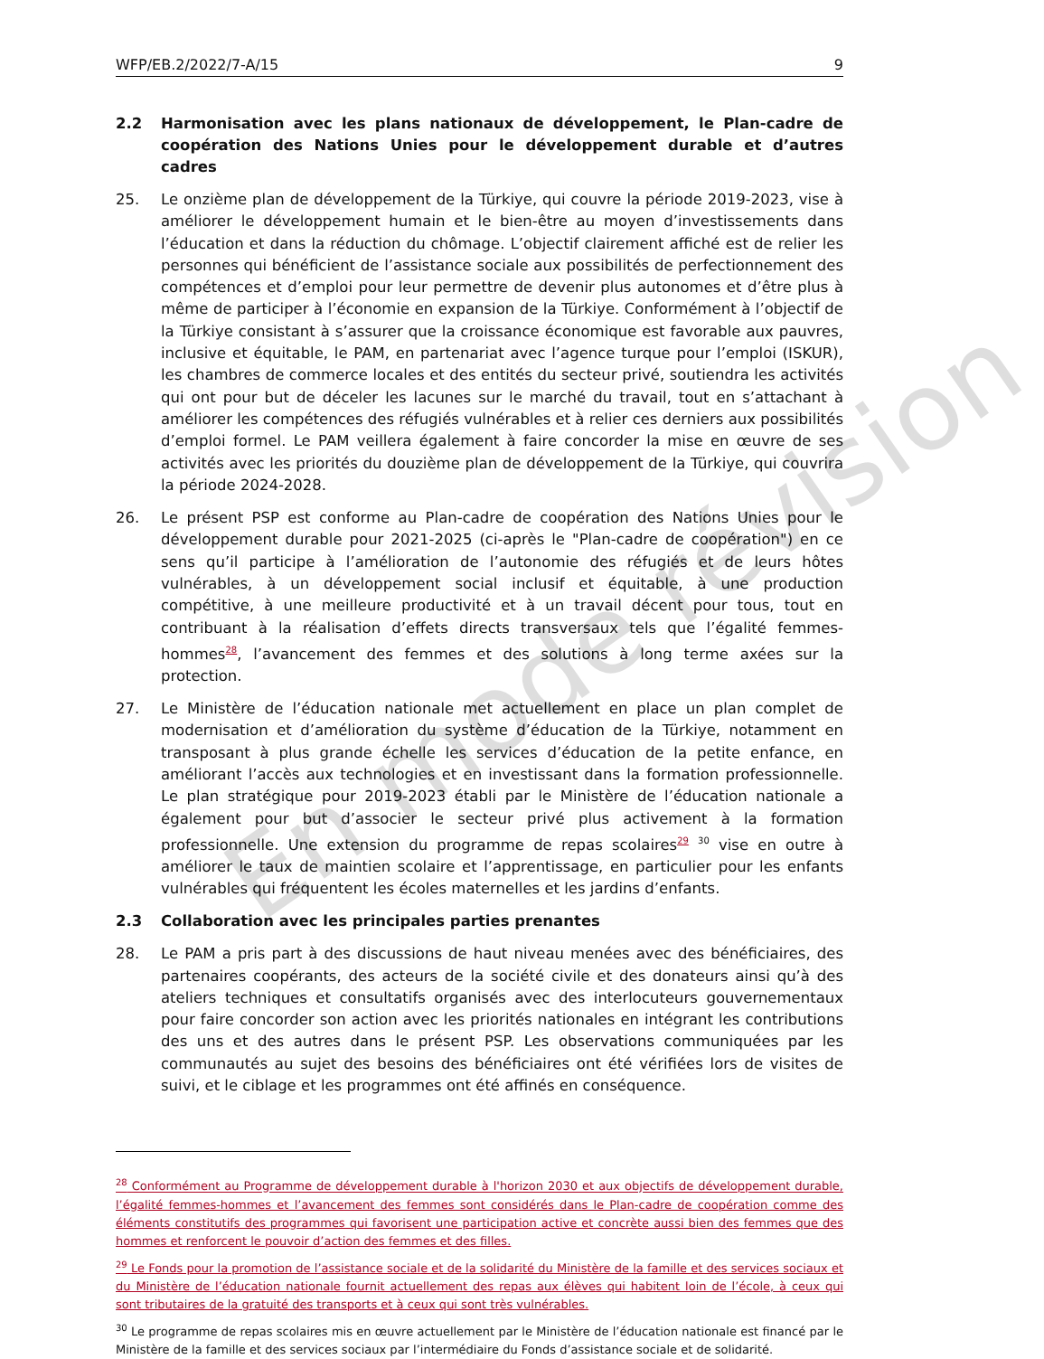WFP/EB.2/2022/7-A/15 9
2.2 Harmonisation avec les plans nationaux de développement, le Plan-cadre de coopération des Nations Unies pour le développement durable et d’autres cadres
25. Le onzième plan de développement de la Türkiye, qui couvre la période 2019-2023, vise à améliorer le développement humain et le bien-être au moyen d’investissements dans l’éducation et dans la réduction du chômage. L’objectif clairement affiché est de relier les personnes qui bénéficient de l’assistance sociale aux possibilités de perfectionnement des compétences et d’emploi pour leur permettre de devenir plus autonomes et d’être plus à même de participer à l’économie en expansion de la Türkiye. Conformément à l’objectif de la Türkiye consistant à s’assurer que la croissance économique est favorable aux pauvres, inclusive et équitable, le PAM, en partenariat avec l’agence turque pour l’emploi (ISKUR), les chambres de commerce locales et des entités du secteur privé, soutiendra les activités qui ont pour but de déceler les lacunes sur le marché du travail, tout en s’attachant à améliorer les compétences des réfugiés vulnérables et à relier ces derniers aux possibilités d’emploi formel. Le PAM veillera également à faire concorder la mise en œuvre de ses activités avec les priorités du douzième plan de développement de la Türkiye, qui couvrira la période 2024-2028.
26. Le présent PSP est conforme au Plan-cadre de coopération des Nations Unies pour le développement durable pour 2021-2025 (ci-après le "Plan-cadre de coopération") en ce sens qu’il participe à l’amélioration de l’autonomie des réfugiés et de leurs hôtes vulnérables, à un développement social inclusif et équitable, à une production compétitive, à une meilleure productivité et à un travail décent pour tous, tout en contribuant à la réalisation d’effets directs transversaux tels que l’égalité femmes-hommes<sup>28</sup>, l’avancement des femmes et des solutions à long terme axées sur la protection.
27. Le Ministère de l’éducation nationale met actuellement en place un plan complet de modernisation et d’amélioration du système d’éducation de la Türkiye, notamment en transposant à plus grande échelle les services d’éducation de la petite enfance, en améliorant l’accès aux technologies et en investissant dans la formation professionnelle. Le plan stratégique pour 2019-2023 établi par le Ministère de l’éducation nationale a également pour but d’associer le secteur privé plus activement à la formation professionnelle. Une extension du programme de repas scolaires<sup>29</sup> <sup>30</sup> vise en outre à améliorer le taux de maintien scolaire et l’apprentissage, en particulier pour les enfants vulnérables qui fréquentent les écoles maternelles et les jardins d’enfants.
2.3 Collaboration avec les principales parties prenantes
28. Le PAM a pris part à des discussions de haut niveau menées avec des bénéficiaires, des partenaires coopérants, des acteurs de la société civile et des donateurs ainsi qu’à des ateliers techniques et consultatifs organisés avec des interlocuteurs gouvernementaux pour faire concorder son action avec les priorités nationales en intégrant les contributions des uns et des autres dans le présent PSP. Les observations communiquées par les communautés au sujet des besoins des bénéficiaires ont été vérifiées lors de visites de suivi, et le ciblage et les programmes ont été affinés en conséquence.
<sup>28</sup> Conformément au Programme de développement durable à l'horizon 2030 et aux objectifs de développement durable, l’égalité femmes-hommes et l’avancement des femmes sont considérés dans le Plan-cadre de coopération comme des éléments constitutifs des programmes qui favorisent une participation active et concrète aussi bien des femmes que des hommes et renforcent le pouvoir d’action des femmes et des filles.
<sup>29</sup> Le Fonds pour la promotion de l’assistance sociale et de la solidarité du Ministère de la famille et des services sociaux et du Ministère de l’éducation nationale fournit actuellement des repas aux élèves qui habitent loin de l’école, à ceux qui sont tributaires de la gratuité des transports et à ceux qui sont très vulnérables.
<sup>30</sup> Le programme de repas scolaires mis en œuvre actuellement par le Ministère de l’éducation nationale est financé par le Ministère de la famille et des services sociaux par l’intermédiaire du Fonds d’assistance sociale et de solidarité.
En mode révision